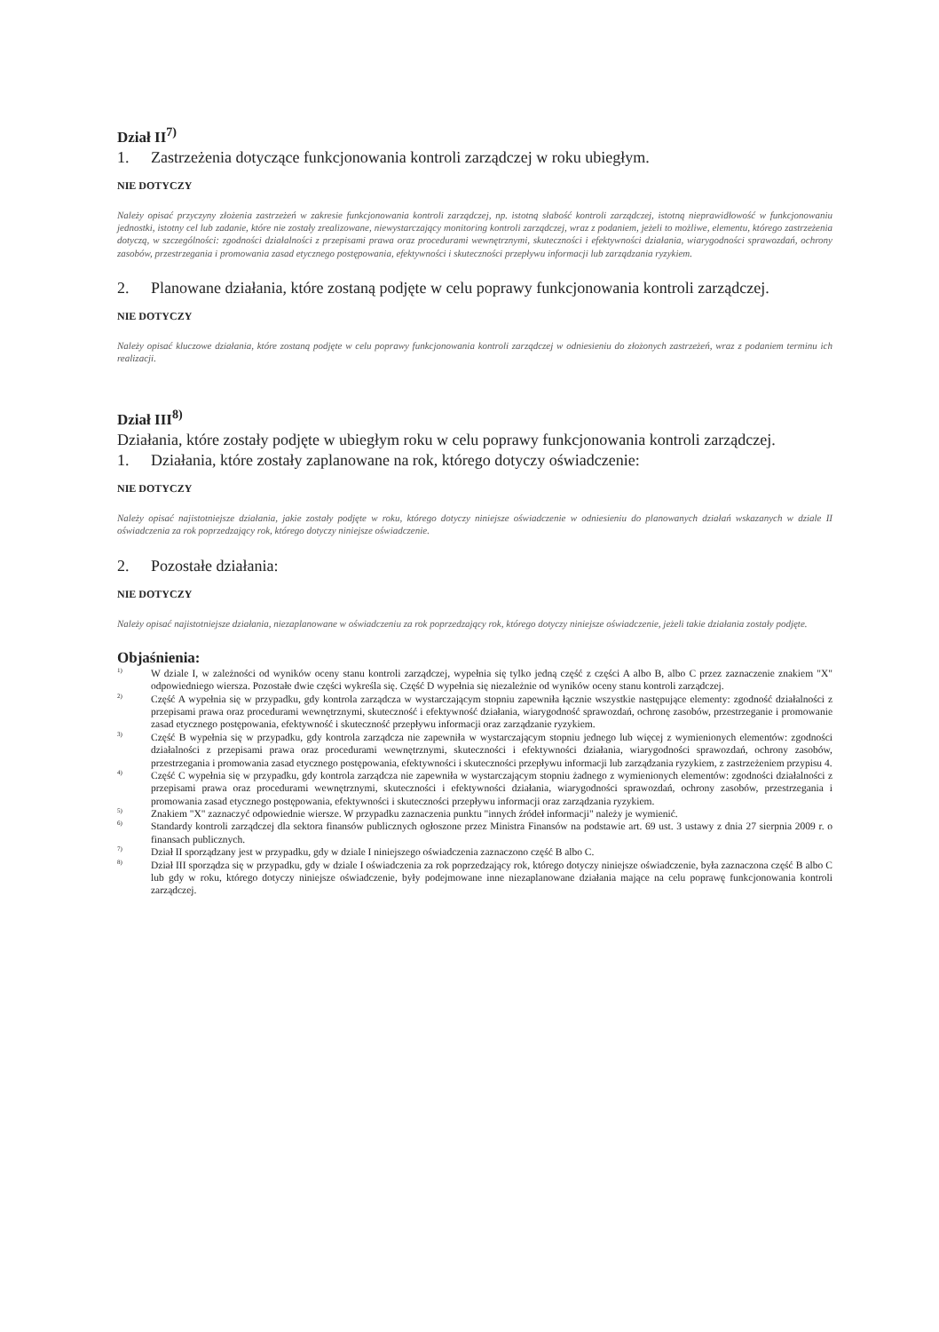Dział II<sup>7)</sup>
1. Zastrzeżenia dotyczące funkcjonowania kontroli zarządczej w roku ubiegłym.
NIE DOTYCZY
Należy opisać przyczyny złożenia zastrzeżeń w zakresie funkcjonowania kontroli zarządczej, np. istotną słabość kontroli zarządczej, istotną nieprawidłowość w funkcjonowaniu jednostki, istotny cel lub zadanie, które nie zostały zrealizowane, niewystarczający monitoring kontroli zarządczej, wraz z podaniem, jeżeli to możliwe, elementu, którego zastrzeżenia dotyczą, w szczególności: zgodności działalności z przepisami prawa oraz procedurami wewnętrznymi, skuteczności i efektywności działania, wiarygodności sprawozdań, ochrony zasobów, przestrzegania i promowania zasad etycznego postępowania, efektywności i skuteczności przepływu informacji lub zarządzania ryzykiem.
2. Planowane działania, które zostaną podjęte w celu poprawy funkcjonowania kontroli zarządczej.
NIE DOTYCZY
Należy opisać kluczowe działania, które zostaną podjęte w celu poprawy funkcjonowania kontroli zarządczej w odniesieniu do złożonych zastrzeżeń, wraz z podaniem terminu ich realizacji.
Dział III<sup>8)</sup>
Działania, które zostały podjęte w ubiegłym roku w celu poprawy funkcjonowania kontroli zarządczej.
1. Działania, które zostały zaplanowane na rok, którego dotyczy oświadczenie:
NIE DOTYCZY
Należy opisać najistotniejsze działania, jakie zostały podjęte w roku, którego dotyczy niniejsze oświadczenie w odniesieniu do planowanych działań wskazanych w dziale II oświadczenia za rok poprzedzający rok, którego dotyczy niniejsze oświadczenie.
2. Pozostałe działania:
NIE DOTYCZY
Należy opisać najistotniejsze działania, niezaplanowane w oświadczeniu za rok poprzedzający rok, którego dotyczy niniejsze oświadczenie, jeżeli takie działania zostały podjęte.
Objaśnienia:
<sup>1)</sup>
W dziale I, w zależności od wyników oceny stanu kontroli zarządczej, wypełnia się tylko jedną część z części A albo B, albo C przez zaznaczenie znakiem "X" odpowiedniego wiersza. Pozostałe dwie części wykreśla się. Część D wypełnia się niezależnie od wyników oceny stanu kontroli zarządczej.
<sup>2)</sup>
Część A wypełnia się w przypadku, gdy kontrola zarządcza w wystarczającym stopniu zapewniła łącznie wszystkie następujące elementy: zgodność działalności z przepisami prawa oraz procedurami wewnętrznymi, skuteczność i efektywność działania, wiarygodność sprawozdań, ochronę zasobów, przestrzeganie i promowanie zasad etycznego postępowania, efektywność i skuteczność przepływu informacji oraz zarządzanie ryzykiem.
<sup>3)</sup>
Część B wypełnia się w przypadku, gdy kontrola zarządcza nie zapewniła w wystarczającym stopniu jednego lub więcej z wymienionych elementów: zgodności działalności z przepisami prawa oraz procedurami wewnętrznymi, skuteczności i efektywności działania, wiarygodności sprawozdań, ochrony zasobów, przestrzegania i promowania zasad etycznego postępowania, efektywności i skuteczności przepływu informacji lub zarządzania ryzykiem, z zastrzeżeniem przypisu 4.
<sup>4)</sup>
Część C wypełnia się w przypadku, gdy kontrola zarządcza nie zapewniła w wystarczającym stopniu żadnego z wymienionych elementów: zgodności działalności z przepisami prawa oraz procedurami wewnętrznymi, skuteczności i efektywności działania, wiarygodności sprawozdań, ochrony zasobów, przestrzegania i promowania zasad etycznego postępowania, efektywności i skuteczności przepływu informacji oraz zarządzania ryzykiem.
<sup>5)</sup>
Znakiem "X" zaznaczyć odpowiednie wiersze. W przypadku zaznaczenia punktu "innych źródeł informacji" należy je wymienić.
<sup>6)</sup>
Standardy kontroli zarządczej dla sektora finansów publicznych ogłoszone przez Ministra Finansów na podstawie art. 69 ust. 3 ustawy z dnia 27 sierpnia 2009 r. o finansach publicznych.
<sup>7)</sup>
Dział II sporządzany jest w przypadku, gdy w dziale I niniejszego oświadczenia zaznaczono część B albo C.
<sup>8)</sup>
Dział III sporządza się w przypadku, gdy w dziale I oświadczenia za rok poprzedzający rok, którego dotyczy niniejsze oświadczenie, była zaznaczona część B albo C lub gdy w roku, którego dotyczy niniejsze oświadczenie, były podejmowane inne niezaplanowane działania mające na celu poprawę funkcjonowania kontroli zarządczej.